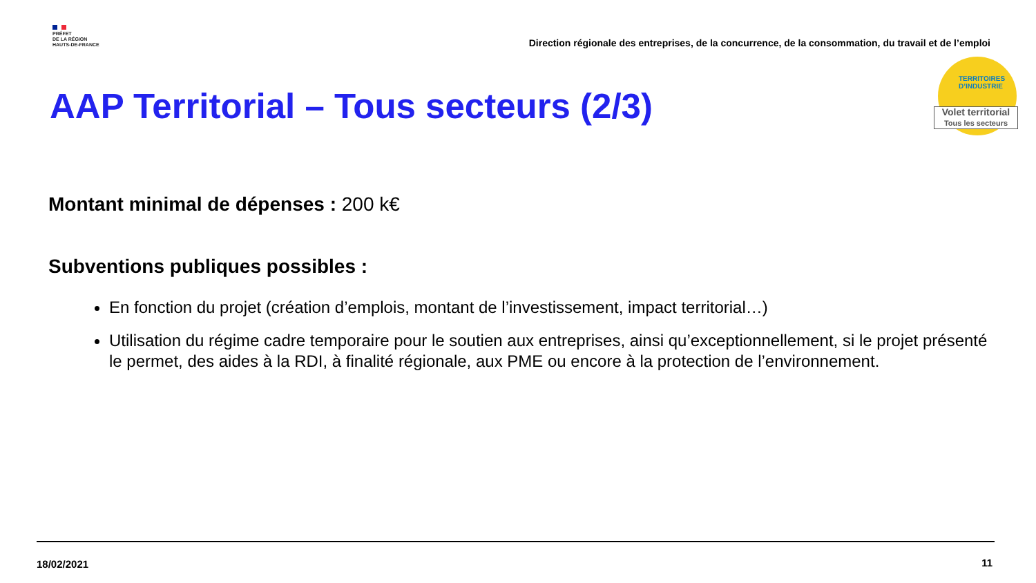PRÉFET
DE LA RÉGION
HAUTS-DE-FRANCE
Direction régionale des entreprises, de la concurrence, de la consommation, du travail et de l’emploi
TERRITOIRES
D’INDUSTRIE
Volet territorial
Tous les secteurs
AAP Territorial – Tous secteurs (2/3)
Montant minimal de dépenses : 200 k€
Subventions publiques possibles :
En fonction du projet (création d’emplois, montant de l’investissement, impact territorial…)
Utilisation du régime cadre temporaire pour le soutien aux entreprises, ainsi qu’exceptionnellement, si le projet présenté le permet, des aides à la RDI, à finalité régionale, aux PME ou encore à la protection de l’environnement.
18/02/2021 11